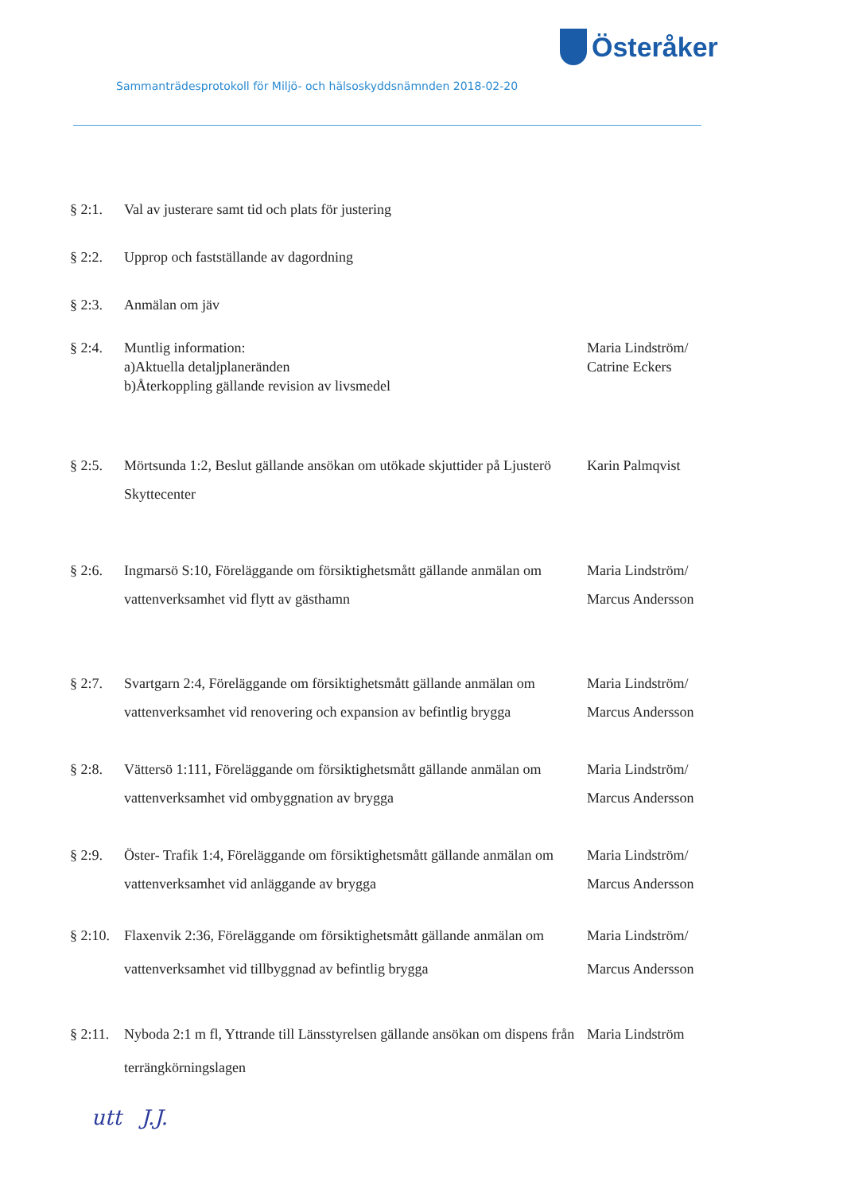Österåker
Sammanträdesprotokoll för Miljö- och hälsoskyddsnämnden 2018-02-20
§ 2:1. Val av justerare samt tid och plats för justering
§ 2:2. Upprop och fastställande av dagordning
§ 2:3. Anmälan om jäv
§ 2:4. Muntlig information:
a)Aktuella detaljplaneränden
b)Återkoppling gällande revision av livsmedel
Maria Lindström/
Catrine Eckers
§ 2:5. Mörtsunda 1:2, Beslut gällande ansökan om utökade skjuttider på Ljusterö Skyttecenter
Karin Palmqvist
§ 2:6. Ingmarsö S:10, Föreläggande om försiktighetsmått gällande anmälan om vattenverksamhet vid flytt av gästhamn
Maria Lindström/
Marcus Andersson
§ 2:7. Svartgarn 2:4, Föreläggande om försiktighetsmått gällande anmälan om vattenverksamhet vid renovering och expansion av befintlig brygga
Maria Lindström/
Marcus Andersson
§ 2:8. Vättersö 1:111, Föreläggande om försiktighetsmått gällande anmälan om vattenverksamhet vid ombyggnation av brygga
Maria Lindström/
Marcus Andersson
§ 2:9. Öster- Trafik 1:4, Föreläggande om försiktighetsmått gällande anmälan om vattenverksamhet vid anläggande av brygga
Maria Lindström/
Marcus Andersson
§ 2:10.
Flaxenvik 2:36, Föreläggande om försiktighetsmått gällande anmälan om vattenverksamhet vid tillbyggnad av befintlig brygga
Maria Lindström/
Marcus Andersson
§ 2:11.
Nyboda 2:1 m fl, Yttrande till Länsstyrelsen gällande ansökan om dispens från terrängkörningslagen
Maria Lindström
utt J.J.